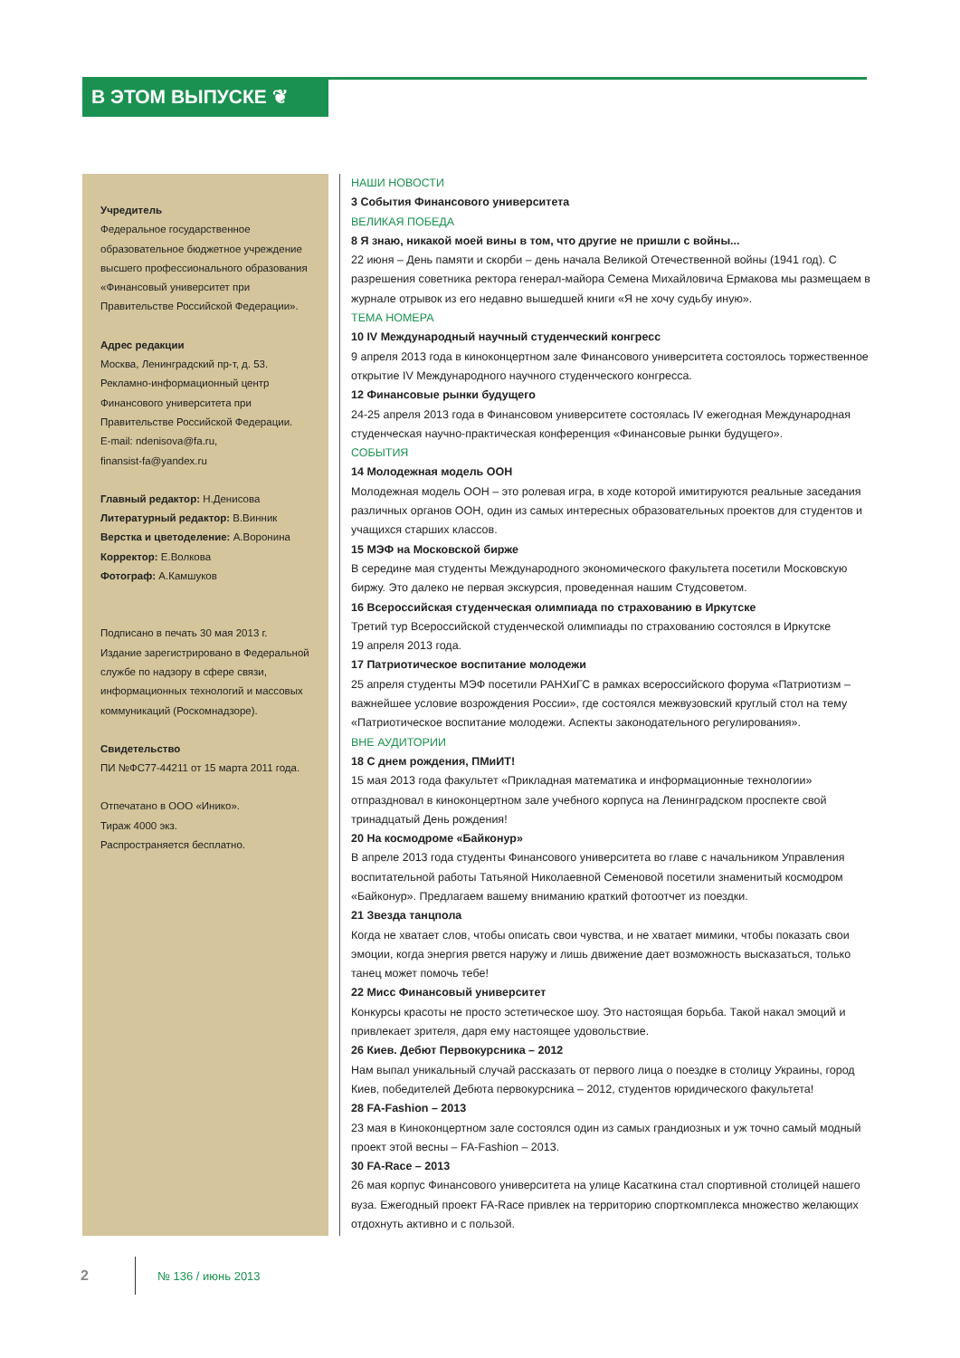В ЭТОМ ВЫПУСКЕ ❦
Учредитель
Федеральное государственное образовательное бюджетное учреждение высшего профессионального образования «Финансовый университет при Правительстве Российской Федерации».
Адрес редакции
Москва, Ленинградский пр-т, д. 53.
Рекламно-информационный центр Финансового университета при Правительстве Российской Федерации.
E-mail: ndenisova@fa.ru,
finansist-fa@yandex.ru
Главный редактор: Н.Денисова
Литературный редактор: В.Винник
Верстка и цветоделение: А.Воронина
Корректор: Е.Волкова
Фотограф: А.Камшуков
Подписано в печать 30 мая 2013 г.
Издание зарегистрировано в Федеральной службе по надзору в сфере связи, информационных технологий и массовых коммуникаций (Роскомнадзоре).
Свидетельство
ПИ №ФС77-44211 от 15 марта 2011 года.
Отпечатано в ООО «Инико».
Тираж 4000 экз.
Распространяется бесплатно.
НАШИ НОВОСТИ
3 События Финансового университета
ВЕЛИКАЯ ПОБЕДА
8 Я знаю, никакой моей вины в том, что другие не пришли с войны...
22 июня – День памяти и скорби – день начала Великой Отечественной войны (1941 год). С разрешения советника ректора генерал-майора Семена Михайловича Ермакова мы размещаем в журнале отрывок из его недавно вышедшей книги «Я не хочу судьбу иную».
ТЕМА НОМЕРА
10 IV Международный научный студенческий конгресс
9 апреля 2013 года в киноконцертном зале Финансового университета состоялось торжественное открытие IV Международного научного студенческого конгресса.
12 Финансовые рынки будущего
24-25 апреля 2013 года в Финансовом университете состоялась IV ежегодная Международная студенческая научно-практическая конференция «Финансовые рынки будущего».
СОБЫТИЯ
14 Молодежная модель ООН
Молодежная модель ООН – это ролевая игра, в ходе которой имитируются реальные заседания различных органов ООН, один из самых интересных образовательных проектов для студентов и учащихся старших классов.
15 МЭФ на Московской бирже
В середине мая студенты Международного экономического факультета посетили Московскую биржу. Это далеко не первая экскурсия, проведенная нашим Студсоветом.
16 Всероссийская студенческая олимпиада по страхованию в Иркутске
Третий тур Всероссийской студенческой олимпиады по страхованию состоялся в Иркутске
19 апреля 2013 года.
17 Патриотическое воспитание молодежи
25 апреля студенты МЭФ посетили РАНХиГС в рамках всероссийского форума «Патриотизм – важнейшее условие возрождения России», где состоялся межвузовский круглый стол на тему «Патриотическое воспитание молодежи. Аспекты законодательного регулирования».
ВНЕ АУДИТОРИИ
18 С днем рождения, ПМиИТ!
15 мая 2013 года факультет «Прикладная математика и информационные технологии» отпраздновал в киноконцертном зале учебного корпуса на Ленинградском проспекте свой тринадцатый День рождения!
20 На космодроме «Байконур»
В апреле 2013 года студенты Финансового университета во главе с начальником Управления воспитательной работы Татьяной Николаевной Семеновой посетили знаменитый космодром «Байконур». Предлагаем вашему вниманию краткий фотоотчет из поездки.
21 Звезда танцпола
Когда не хватает слов, чтобы описать свои чувства, и не хватает мимики, чтобы показать свои эмоции, когда энергия рвется наружу и лишь движение дает возможность высказаться, только танец может помочь тебе!
22 Мисс Финансовый университет
Конкурсы красоты не просто эстетическое шоу. Это настоящая борьба. Такой накал эмоций и привлекает зрителя, даря ему настоящее удовольствие.
26 Киев. Дебют Первокурсника – 2012
Нам выпал уникальный случай рассказать от первого лица о поездке в столицу Украины, город Киев, победителей Дебюта первокурсника – 2012, студентов юридического факультета!
28 FA-Fashion – 2013
23 мая в Киноконцертном зале состоялся один из самых грандиозных и уж точно самый модный проект этой весны – FA-Fashion – 2013.
30 FA-Race – 2013
26 мая корпус Финансового университета на улице Касаткина стал спортивной столицей нашего вуза. Ежегодный проект FA-Race привлек на территорию спорткомплекса множество желающих отдохнуть активно и с пользой.
2 № 136 / июнь 2013